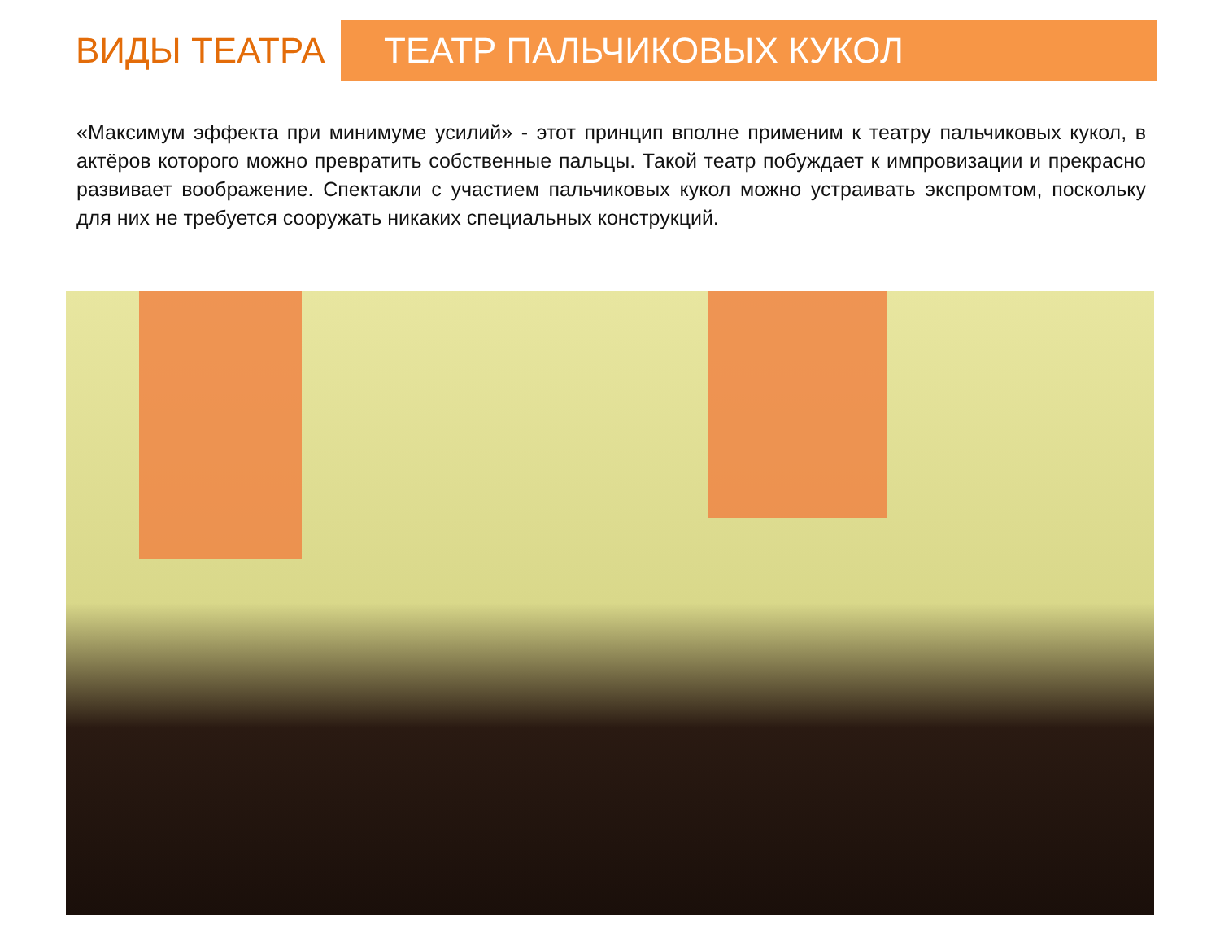ВИДЫ ТЕАТРА
ТЕАТР ПАЛЬЧИКОВЫХ КУКОЛ
«Максимум эффекта при минимуме усилий» - этот принцип вполне применим к театру пальчиковых кукол, в актёров которого можно превратить собственные пальцы. Такой театр побуждает к импровизации и прекрасно развивает воображение. Спектакли с участием пальчиковых кукол можно устраивать экспромтом, поскольку для них не требуется сооружать никаких специальных конструкций.